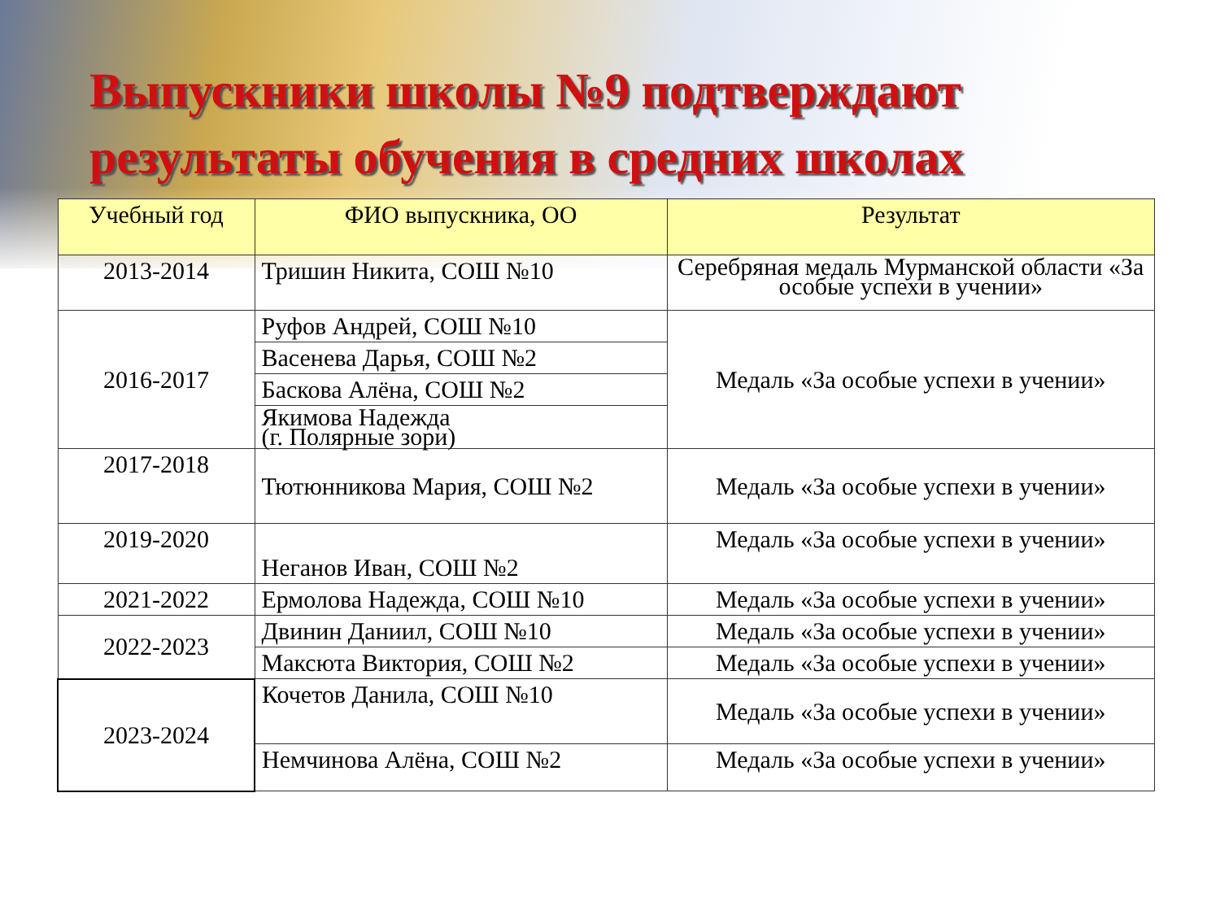Выпускники школы №9 подтверждают
результаты обучения в средних школах
| Учебный год | ФИО выпускника, ОО | Результат |
| --- | --- | --- |
| 2013-2014 | Тришин Никита, СОШ №10 | Серебряная медаль Мурманской области «За особые успехи в учении» |
| 2016-2017 | Руфов Андрей, СОШ №10 | Медаль «За особые успехи в учении» |
| | Васенева Дарья, СОШ №2 | |
| | Баскова Алёна, СОШ №2 | |
| | Якимова Надежда (г. Полярные зори) | |
| 2017-2018 | Тютюнникова Мария, СОШ №2 | Медаль «За особые успехи в учении» |
| 2019-2020 | Неганов Иван, СОШ №2 | Медаль «За особые успехи в учении» |
| 2021-2022 | Ермолова Надежда, СОШ №10 | Медаль «За особые успехи в учении» |
| 2022-2023 | Двинин Даниил, СОШ №10 | Медаль «За особые успехи в учении» |
| | Максюта Виктория, СОШ №2 | Медаль «За особые успехи в учении» |
| 2023-2024 | Кочетов Данила, СОШ №10 | Медаль «За особые успехи в учении» |
| | Немчинова Алёна, СОШ №2 | Медаль «За особые успехи в учении» |